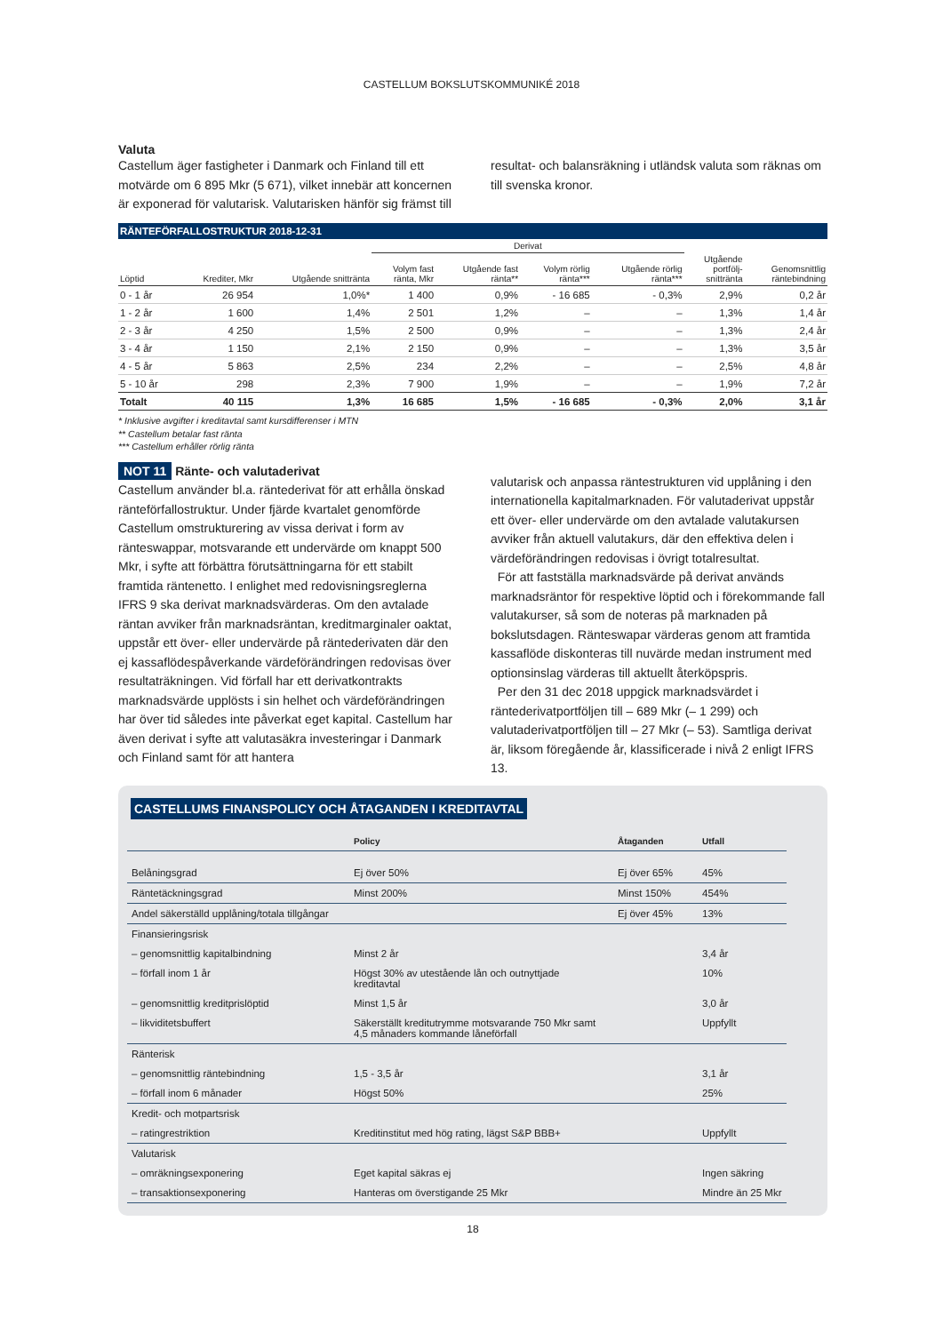CASTELLUM BOKSLUTSKOMMUNIKÉ 2018
Valuta
Castellum äger fastigheter i Danmark och Finland till ett motvärde om 6 895 Mkr (5 671), vilket innebär att koncernen är exponerad för valutarisk. Valutarisken hänför sig främst till
resultat- och balansräkning i utländsk valuta som räknas om till svenska kronor.
RÄNTEFÖRFALLOSTRUKTUR 2018-12-31
| | | | Derivat | | | | | |
| --- | --- | --- | --- | --- | --- | --- | --- | --- |
| Löptid | Krediter, Mkr | Utgående snittränta | Volym fast ränta, Mkr | Utgående fast ränta** | Volym rörlig ränta*** | Utgående rörlig ränta*** | Utgående portfölj- snittränta | Genomsnittlig räntebindning |
| 0 - 1 år | 26 954 | 1,0%* | 1 400 | 0,9% | - 16 685 | - 0,3% | 2,9% | 0,2 år |
| 1 - 2 år | 1 600 | 1,4% | 2 501 | 1,2% | – | – | 1,3% | 1,4 år |
| 2 - 3 år | 4 250 | 1,5% | 2 500 | 0,9% | – | – | 1,3% | 2,4 år |
| 3 - 4 år | 1 150 | 2,1% | 2 150 | 0,9% | – | – | 1,3% | 3,5 år |
| 4 - 5 år | 5 863 | 2,5% | 234 | 2,2% | – | – | 2,5% | 4,8 år |
| 5 - 10 år | 298 | 2,3% | 7 900 | 1,9% | – | – | 1,9% | 7,2 år |
| Totalt | 40 115 | 1,3% | 16 685 | 1,5% | - 16 685 | - 0,3% | 2,0% | 3,1 år |
* Inklusive avgifter i kreditavtal samt kursdifferenser i MTN
** Castellum betalar fast ränta
*** Castellum erhåller rörlig ränta
NOT 11 Ränte- och valutaderivat
Castellum använder bl.a. räntederivat för att erhålla önskad ränteförfallostruktur. Under fjärde kvartalet genomförde Castellum omstrukturering av vissa derivat i form av ränteswappar, motsvarande ett undervärde om knappt 500 Mkr, i syfte att förbättra förutsättningarna för ett stabilt framtida räntenetto. I enlighet med redovisningsreglerna IFRS 9 ska derivat marknadsvärderas. Om den avtalade räntan avviker från marknadsräntan, kreditmarginaler oaktat, uppstår ett över- eller undervärde på räntederivaten där den ej kassaflödespåverkande värdeförändringen redovisas över resultaträkningen. Vid förfall har ett derivatkontrakts marknadsvärde upplösts i sin helhet och värdeförändringen har över tid således inte påverkat eget kapital. Castellum har även derivat i syfte att valutasäkra investeringar i Danmark och Finland samt för att hantera
valutarisk och anpassa räntestrukturen vid upplåning i den internationella kapitalmarknaden. För valutaderivat uppstår ett över- eller undervärde om den avtalade valutakursen avviker från aktuell valutakurs, där den effektiva delen i värdeförändringen redovisas i övrigt totalresultat.
För att fastställa marknadsvärde på derivat används marknadsräntor för respektive löptid och i förekommande fall valutakurser, så som de noteras på marknaden på bokslutsdagen. Ränteswapar värderas genom att framtida kassaflöde diskonteras till nuvärde medan instrument med optionsinslag värderas till aktuellt återköpspris.
Per den 31 dec 2018 uppgick marknadsvärdet i räntederivatportföljen till – 689 Mkr (– 1 299) och valutaderivatportföljen till – 27 Mkr (– 53). Samtliga derivat är, liksom föregående år, klassificerade i nivå 2 enligt IFRS 13.
CASTELLUMS FINANSPOLICY OCH ÅTAGANDEN I KREDITAVTAL
| | Policy | Åtaganden | Utfall |
| --- | --- | --- | --- |
| Belåningsgrad | Ej över 50% | Ej över 65% | 45% |
| Räntetäckningsgrad | Minst 200% | Minst 150% | 454% |
| Andel säkerställd upplåning/totala tillgångar | | Ej över 45% | 13% |
| Finansieringsrisk | | | |
| – genomsnittlig kapitalbindning | Minst 2 år | | 3,4 år |
| – förfall inom 1 år | Högst 30% av utestående lån och outnyttjade kreditavtal | | 10% |
| – genomsnittlig kreditprislöptid | Minst 1,5 år | | 3,0 år |
| – likviditetsbuffert | Säkerställt kreditutrymme motsvarande 750 Mkr samt 4,5 månaders kommande låneförfall | | Uppfyllt |
| Ränterisk | | | |
| – genomsnittlig räntebindning | 1,5 - 3,5 år | | 3,1 år |
| – förfall inom 6 månader | Högst 50% | | 25% |
| Kredit- och motpartsrisk | | | |
| – ratingrestriktion | Kreditinstitut med hög rating, lägst S&P BBB+ | | Uppfyllt |
| Valutarisk | | | |
| – omräkningsexponering | Eget kapital säkras ej | | Ingen säkring |
| – transaktionsexponering | Hanteras om överstigande 25 Mkr | | Mindre än 25 Mkr |
18